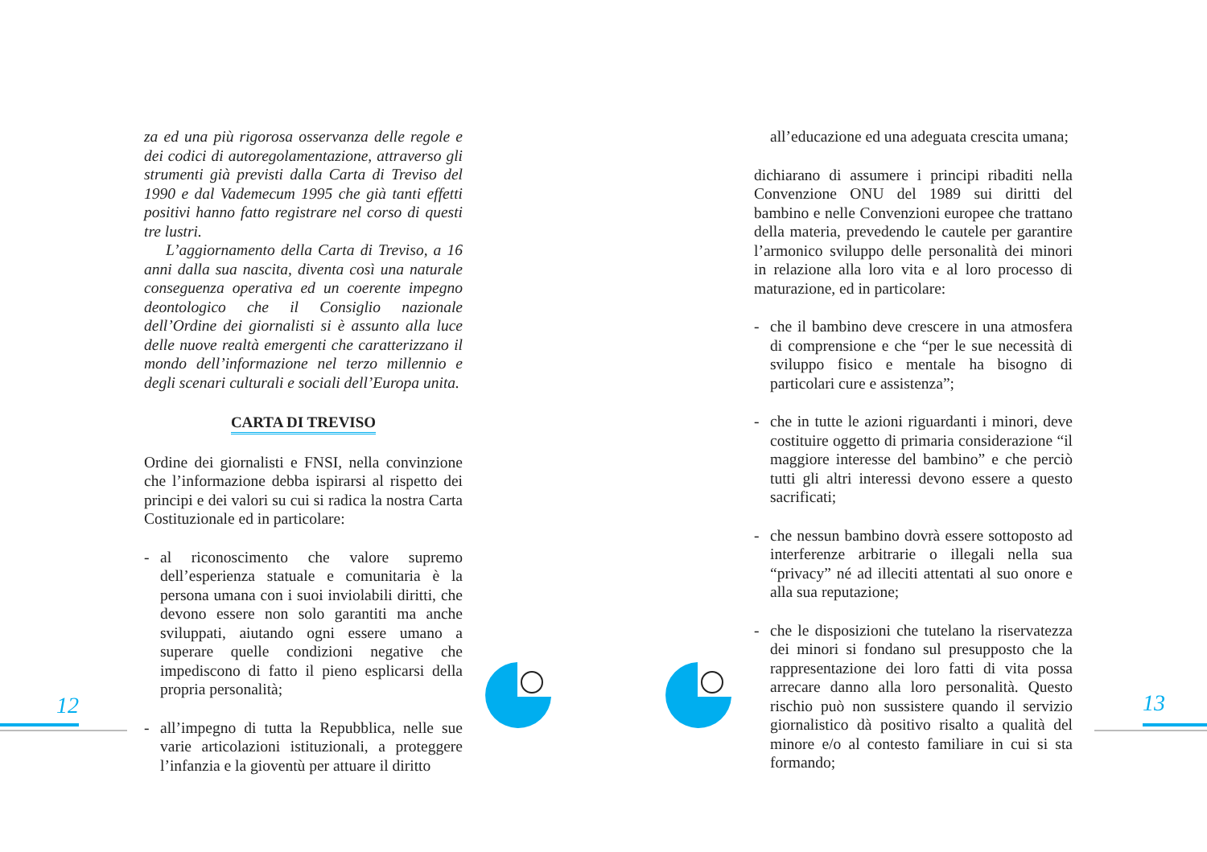za ed una più rigorosa osservanza delle regole e dei codici di autoregolamentazione, attraverso gli strumenti già previsti dalla Carta di Treviso del 1990 e dal Vademecum 1995 che già tanti effetti positivi hanno fatto registrare nel corso di questi tre lustri.
L’aggiornamento della Carta di Treviso, a 16 anni dalla sua nascita, diventa così una naturale conseguenza operativa ed un coerente impegno deontologico che il Consiglio nazionale dell’Ordine dei giornalisti si è assunto alla luce delle nuove realtà emergenti che caratterizzano il mondo dell’informazione nel terzo millennio e degli scenari culturali e sociali dell’Europa unita.
CARTA DI TREVISO
Ordine dei giornalisti e FNSI, nella convinzione che l’informazione debba ispirarsi al rispetto dei principi e dei valori su cui si radica la nostra Carta Costituzionale ed in particolare:
- al riconoscimento che valore supremo dell’esperienza statuale e comunitaria è la persona umana con i suoi inviolabili diritti, che devono essere non solo garantiti ma anche sviluppati, aiutando ogni essere umano a superare quelle condizioni negative che impediscono di fatto il pieno esplicarsi della propria personalità;
- all’impegno di tutta la Repubblica, nelle sue varie articolazioni istituzionali, a proteggere l’infanzia e la gioventù per attuare il diritto
all’educazione ed una adeguata crescita umana;
dichiarano di assumere i principi ribaditi nella Convenzione ONU del 1989 sui diritti del bambino e nelle Convenzioni europee che trattano della materia, prevedendo le cautele per garantire l’armonico sviluppo delle personalità dei minori in relazione alla loro vita e al loro processo di maturazione, ed in particolare:
- che il bambino deve crescere in una atmosfera di comprensione e che “per le sue necessità di sviluppo fisico e mentale ha bisogno di particolari cure e assistenza”;
- che in tutte le azioni riguardanti i minori, deve costituire oggetto di primaria considerazione “il maggiore interesse del bambino” e che perciò tutti gli altri interessi devono essere a questo sacrificati;
- che nessun bambino dovrà essere sottoposto ad interferenze arbitrarie o illegali nella sua “privacy” né ad illeciti attentati al suo onore e alla sua reputazione;
- che le disposizioni che tutelano la riservatezza dei minori si fondano sul presupposto che la rappresentazione dei loro fatti di vita possa arrecare danno alla loro personalità. Questo rischio può non sussistere quando il servizio giornalistico dà positivo risalto a qualità del minore e/o al contesto familiare in cui si sta formando;
12 13